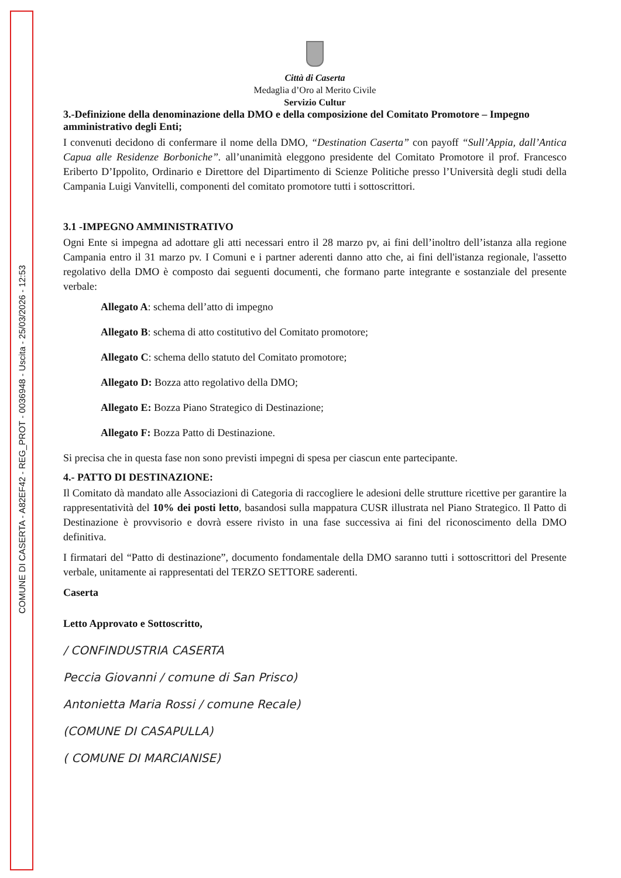COMUNE DI CASERTA - A82EF42 - REG_PROT - 0036948 - Uscita - 25/03/2026 - 12:53
Città di Caserta
Medaglia d’Oro al Merito Civile
Servizio Cultur
3.-Definizione della denominazione della DMO e della composizione del Comitato Promotore – Impegno amministrativo degli Enti;
I convenuti decidono di confermare il nome della DMO, “Destination Caserta” con payoff “Sull’Appia, dall’Antica Capua alle Residenze Borboniche”. all’unanimità eleggono presidente del Comitato Promotore il prof. Francesco Eriberto D’Ippolito, Ordinario e Direttore del Dipartimento di Scienze Politiche presso l’Università degli studi della Campania Luigi Vanvitelli, componenti del comitato promotore tutti i sottoscrittori.
3.1 -IMPEGNO AMMINISTRATIVO
Ogni Ente si impegna ad adottare gli atti necessari entro il 28 marzo pv, ai fini dell’inoltro dell’istanza alla regione Campania entro il 31 marzo pv. I Comuni e i partner aderenti danno atto che, ai fini dell'istanza regionale, l'assetto regolativo della DMO è composto dai seguenti documenti, che formano parte integrante e sostanziale del presente verbale:
Allegato A: schema dell’atto di impegno
Allegato B: schema di atto costitutivo del Comitato promotore;
Allegato C: schema dello statuto del Comitato promotore;
Allegato D: Bozza atto regolativo della DMO;
Allegato E: Bozza Piano Strategico di Destinazione;
Allegato F: Bozza Patto di Destinazione.
Si precisa che in questa fase non sono previsti impegni di spesa per ciascun ente partecipante.
4.- PATTO DI DESTINAZIONE:
Il Comitato dà mandato alle Associazioni di Categoria di raccogliere le adesioni delle strutture ricettive per garantire la rappresentatività del 10% dei posti letto, basandosi sulla mappatura CUSR illustrata nel Piano Strategico. Il Patto di Destinazione è provvisorio e dovrà essere rivisto in una fase successiva ai fini del riconoscimento della DMO definitiva.
I firmatari del “Patto di destinazione”, documento fondamentale della DMO saranno tutti i sottoscrittori del Presente verbale, unitamente ai rappresentati del TERZO SETTORE saderenti.
Caserta
Letto Approvato e Sottoscritto,
/ CONFINDUSTRIA CASERTA
Peccia Giovanni / comune di San Prisco)
Antonietta Maria Rossi / comune Recale)
(COMUNE DI CASAPULLA)
( COMUNE DI MARCIANISE)